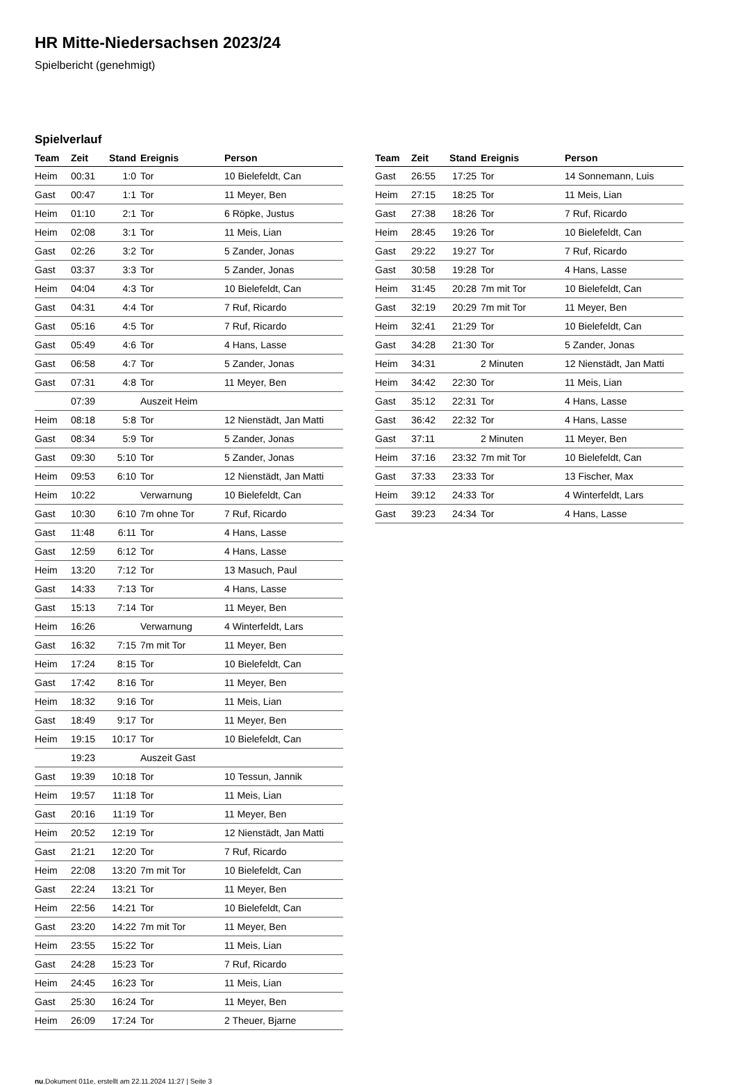HR Mitte-Niedersachsen 2023/24
Spielbericht (genehmigt)
Spielverlauf
| Team | Zeit | Stand | Ereignis | Person |
| --- | --- | --- | --- | --- |
| Heim | 00:31 | 1:0 | Tor | 10 Bielefeldt, Can |
| Gast | 00:47 | 1:1 | Tor | 11 Meyer, Ben |
| Heim | 01:10 | 2:1 | Tor | 6 Röpke, Justus |
| Heim | 02:08 | 3:1 | Tor | 11 Meis, Lian |
| Gast | 02:26 | 3:2 | Tor | 5 Zander, Jonas |
| Gast | 03:37 | 3:3 | Tor | 5 Zander, Jonas |
| Heim | 04:04 | 4:3 | Tor | 10 Bielefeldt, Can |
| Gast | 04:31 | 4:4 | Tor | 7 Ruf, Ricardo |
| Gast | 05:16 | 4:5 | Tor | 7 Ruf, Ricardo |
| Gast | 05:49 | 4:6 | Tor | 4 Hans, Lasse |
| Gast | 06:58 | 4:7 | Tor | 5 Zander, Jonas |
| Gast | 07:31 | 4:8 | Tor | 11 Meyer, Ben |
| | 07:39 | | Auszeit Heim | |
| Heim | 08:18 | 5:8 | Tor | 12 Nienstädt, Jan Matti |
| Gast | 08:34 | 5:9 | Tor | 5 Zander, Jonas |
| Gast | 09:30 | 5:10 | Tor | 5 Zander, Jonas |
| Heim | 09:53 | 6:10 | Tor | 12 Nienstädt, Jan Matti |
| Heim | 10:22 | | Verwarnung | 10 Bielefeldt, Can |
| Gast | 10:30 | 6:10 | 7m ohne Tor | 7 Ruf, Ricardo |
| Gast | 11:48 | 6:11 | Tor | 4 Hans, Lasse |
| Gast | 12:59 | 6:12 | Tor | 4 Hans, Lasse |
| Heim | 13:20 | 7:12 | Tor | 13 Masuch, Paul |
| Gast | 14:33 | 7:13 | Tor | 4 Hans, Lasse |
| Gast | 15:13 | 7:14 | Tor | 11 Meyer, Ben |
| Heim | 16:26 | | Verwarnung | 4 Winterfeldt, Lars |
| Gast | 16:32 | 7:15 | 7m mit Tor | 11 Meyer, Ben |
| Heim | 17:24 | 8:15 | Tor | 10 Bielefeldt, Can |
| Gast | 17:42 | 8:16 | Tor | 11 Meyer, Ben |
| Heim | 18:32 | 9:16 | Tor | 11 Meis, Lian |
| Gast | 18:49 | 9:17 | Tor | 11 Meyer, Ben |
| Heim | 19:15 | 10:17 | Tor | 10 Bielefeldt, Can |
| | 19:23 | | Auszeit Gast | |
| Gast | 19:39 | 10:18 | Tor | 10 Tessun, Jannik |
| Heim | 19:57 | 11:18 | Tor | 11 Meis, Lian |
| Gast | 20:16 | 11:19 | Tor | 11 Meyer, Ben |
| Heim | 20:52 | 12:19 | Tor | 12 Nienstädt, Jan Matti |
| Gast | 21:21 | 12:20 | Tor | 7 Ruf, Ricardo |
| Heim | 22:08 | 13:20 | 7m mit Tor | 10 Bielefeldt, Can |
| Gast | 22:24 | 13:21 | Tor | 11 Meyer, Ben |
| Heim | 22:56 | 14:21 | Tor | 10 Bielefeldt, Can |
| Gast | 23:20 | 14:22 | 7m mit Tor | 11 Meyer, Ben |
| Heim | 23:55 | 15:22 | Tor | 11 Meis, Lian |
| Gast | 24:28 | 15:23 | Tor | 7 Ruf, Ricardo |
| Heim | 24:45 | 16:23 | Tor | 11 Meis, Lian |
| Gast | 25:30 | 16:24 | Tor | 11 Meyer, Ben |
| Heim | 26:09 | 17:24 | Tor | 2 Theuer, Bjarne |
| Team | Zeit | Stand | Ereignis | Person |
| --- | --- | --- | --- | --- |
| Gast | 26:55 | 17:25 | Tor | 14 Sonnemann, Luis |
| Heim | 27:15 | 18:25 | Tor | 11 Meis, Lian |
| Gast | 27:38 | 18:26 | Tor | 7 Ruf, Ricardo |
| Heim | 28:45 | 19:26 | Tor | 10 Bielefeldt, Can |
| Gast | 29:22 | 19:27 | Tor | 7 Ruf, Ricardo |
| Gast | 30:58 | 19:28 | Tor | 4 Hans, Lasse |
| Heim | 31:45 | 20:28 | 7m mit Tor | 10 Bielefeldt, Can |
| Gast | 32:19 | 20:29 | 7m mit Tor | 11 Meyer, Ben |
| Heim | 32:41 | 21:29 | Tor | 10 Bielefeldt, Can |
| Gast | 34:28 | 21:30 | Tor | 5 Zander, Jonas |
| Heim | 34:31 | | 2 Minuten | 12 Nienstädt, Jan Matti |
| Heim | 34:42 | 22:30 | Tor | 11 Meis, Lian |
| Gast | 35:12 | 22:31 | Tor | 4 Hans, Lasse |
| Gast | 36:42 | 22:32 | Tor | 4 Hans, Lasse |
| Gast | 37:11 | | 2 Minuten | 11 Meyer, Ben |
| Heim | 37:16 | 23:32 | 7m mit Tor | 10 Bielefeldt, Can |
| Gast | 37:33 | 23:33 | Tor | 13 Fischer, Max |
| Heim | 39:12 | 24:33 | Tor | 4 Winterfeldt, Lars |
| Gast | 39:23 | 24:34 | Tor | 4 Hans, Lasse |
nu.Dokument 011e, erstellt am 22.11.2024 11:27 | Seite 3